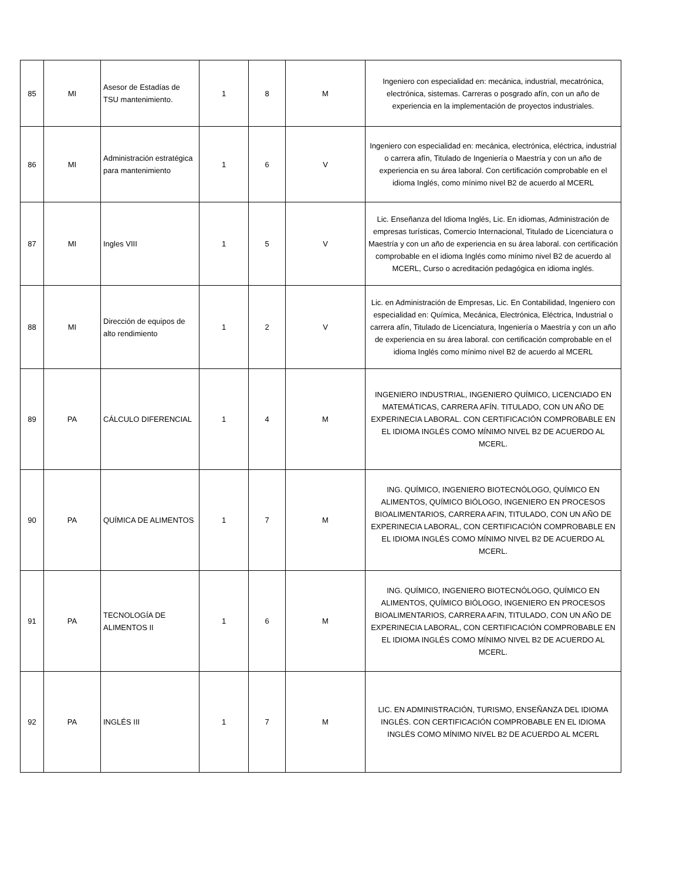| 85 | MI | Asesor de Estadías de TSU mantenimiento. | 1 | 8 | M | Ingeniero con especialidad en: mecánica, industrial, mecatrónica, electrónica, sistemas. Carreras o posgrado afín, con un año de experiencia en la implementación de proyectos industriales. |
| 86 | MI | Administración estratégica para mantenimiento | 1 | 6 | V | Ingeniero con especialidad en: mecánica, electrónica, eléctrica, industrial o carrera afín, Titulado de Ingeniería o Maestría y con un año de experiencia en su área laboral. Con certificación comprobable en el idioma Inglés, como mínimo nivel B2 de acuerdo al MCERL |
| 87 | MI | Ingles VIII | 1 | 5 | V | Lic. Enseñanza del Idioma Inglés, Lic. En idiomas, Administración de empresas turísticas, Comercio Internacional, Titulado de Licenciatura o Maestría y con un año de experiencia en su área laboral. con certificación comprobable en el idioma Inglés como mínimo nivel B2 de acuerdo al MCERL, Curso o acreditación pedagógica en idioma inglés. |
| 88 | MI | Dirección de equipos de alto rendimiento | 1 | 2 | V | Lic. en Administración de Empresas, Lic. En Contabilidad, Ingeniero con especialidad en: Química, Mecánica, Electrónica, Eléctrica, Industrial o carrera afín, Titulado de Licenciatura, Ingeniería o Maestría y con un año de experiencia en su área laboral. con certificación comprobable en el idioma Inglés como mínimo nivel B2 de acuerdo al MCERL |
| 89 | PA | CÁLCULO DIFERENCIAL | 1 | 4 | M | INGENIERO INDUSTRIAL, INGENIERO QUÍMICO, LICENCIADO EN MATEMÁTICAS, CARRERA AFÍN. TITULADO, CON UN AÑO DE EXPERINECIA LABORAL. CON CERTIFICACIÓN COMPROBABLE EN EL IDIOMA INGLÉS COMO MÍNIMO NIVEL B2 DE ACUERDO AL MCERL. |
| 90 | PA | QUÍMICA DE ALIMENTOS | 1 | 7 | M | ING. QUÍMICO, INGENIERO BIOTECNÓLOGO, QUÍMICO EN ALIMENTOS, QUÍMICO BIÓLOGO, INGENIERO EN PROCESOS BIOALIMENTARIOS, CARRERA AFIN, TITULADO, CON UN AÑO DE EXPERINECIA LABORAL, CON CERTIFICACIÓN COMPROBABLE EN EL IDIOMA INGLÉS COMO MÍNIMO NIVEL B2 DE ACUERDO AL MCERL. |
| 91 | PA | TECNOLOGÍA DE ALIMENTOS II | 1 | 6 | M | ING. QUÍMICO, INGENIERO BIOTECNÓLOGO, QUÍMICO EN ALIMENTOS, QUÍMICO BIÓLOGO, INGENIERO EN PROCESOS BIOALIMENTARIOS, CARRERA AFIN, TITULADO, CON UN AÑO DE EXPERINECIA LABORAL, CON CERTIFICACIÓN COMPROBABLE EN EL IDIOMA INGLÉS COMO MÍNIMO NIVEL B2 DE ACUERDO AL MCERL. |
| 92 | PA | INGLÉS III | 1 | 7 | M | LIC. EN ADMINISTRACIÓN, TURISMO, ENSEÑANZA DEL IDIOMA INGLÉS. CON CERTIFICACIÓN COMPROBABLE EN EL IDIOMA INGLÉS COMO MÍNIMO NIVEL B2 DE ACUERDO AL MCERL |